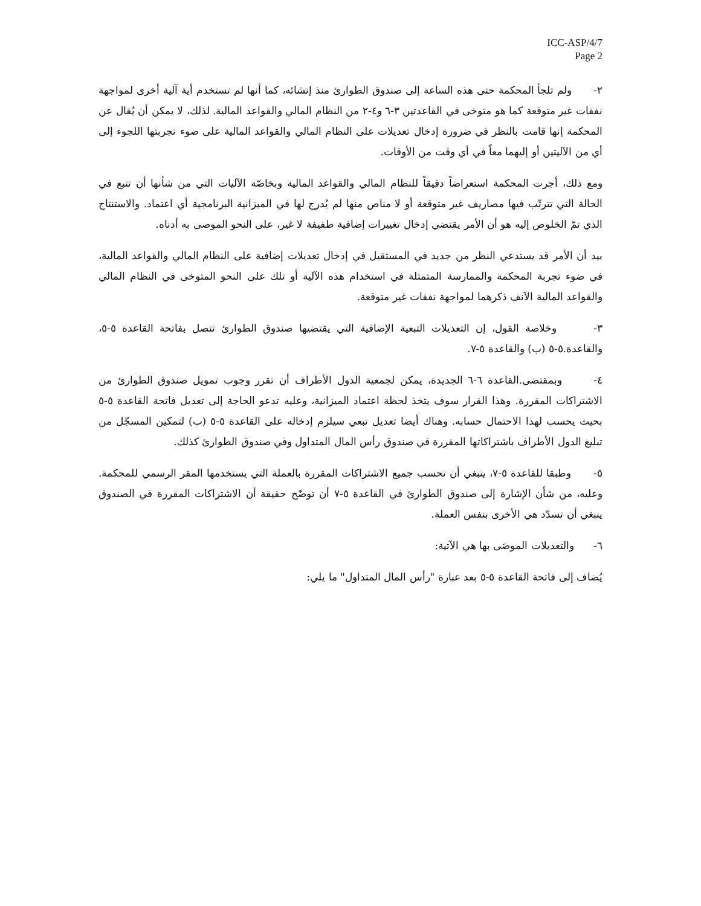ICC-ASP/4/7
Page 2
٢- ولم تلجأ المحكمة حتى هذه الساعة إلى صندوق الطوارئ منذ إنشائه، كما أنها لم تستخدم أية آلية أخرى لمواجهة نفقات غير متوقعة كما هو متوخى في القاعدتين ٣-٦ و٤-٢ من النظام المالي والقواعد المالية. لذلك، لا يمكن أن يُقال عن المحكمة إنها قامت بالنظر في ضرورة إدخال تعديلات على النظام المالي والقواعد المالية على ضوء تجربتها اللجوء إلى أي من الآليتين أو إليهما معاً في أي وقت من الأوقات.
ومع ذلك، أجرت المحكمة استعراضاً دقيقاً للنظام المالي والقواعد المالية وبخاصّة الآليات التي من شأنها أن تتبع في الحالة التي تترتّب فيها مصاريف غير متوقعة أو لا مناص منها لم يُدرج لها في الميزانية البرنامجية أي اعتماد. والاستنتاج الذي تمّ الخلوص إليه هو أن الأمر يقتضي إدخال تغييرات إضافية طفيفة لا غير، على النحو الموصى به أدناه.
بيد أن الأمر قد يستدعي النظر من جديد في المستقبل في إدخال تعديلات إضافية على النظام المالي والقواعد المالية، في ضوء تجربة المحكمة والممارسة المتمثلة في استخدام هذه الآلية أو تلك على النحو المتوخى في النظام المالي والقواعد المالية الآنف ذكرهما لمواجهة نفقات غير متوقعة.
٣- وخلاصة القول، إن التعديلات التبعية الإضافية التي يقتضيها صندوق الطوارئ تتصل بفاتحة القاعدة ٥-٥، والقاعدة.٥-٥ (ب) والقاعدة ٥-٧.
٤- وبمقتضى.القاعدة ٦-٦ الجديدة، يمكن لجمعية الدول الأطراف أن تقرر وجوب تمويل صندوق الطوارئ من الاشتراكات المقررة. وهذا القرار سوف يتخذ لحظة اعتماد الميزانية، وعليه تدعو الحاجة إلى تعديل فاتحة القاعدة ٥-٥ بحيث يحسب لهذا الاحتمال حسابه. وهناك أيضا تعديل تبعي سيلزم إدخاله على القاعدة ٥-٥ (ب) لتمكين المسجّل من تبليغ الدول الأطراف باشتراكاتها المقررة في صندوق رأس المال المتداول وفي صندوق الطوارئ كذلك.
٥- وطبقا للقاعدة ٥-٧، ينبغي أن تحسب جميع الاشتراكات المقررة بالعملة التي يستخدمها المقر الرسمي للمحكمة. وعليه، من شأن الإشارة إلى صندوق الطوارئ في القاعدة ٥-٧ أن توضّح حقيقة أن الاشتراكات المقررة في الصندوق ينبغي أن تسدّد هي الأخرى بنفس العملة.
٦- والتعديلات الموصَى بها هي الآتية:
يُضاف إلى فاتحة القاعدة ٥-٥ بعد عبارة "رأس المال المتداول" ما يلي: